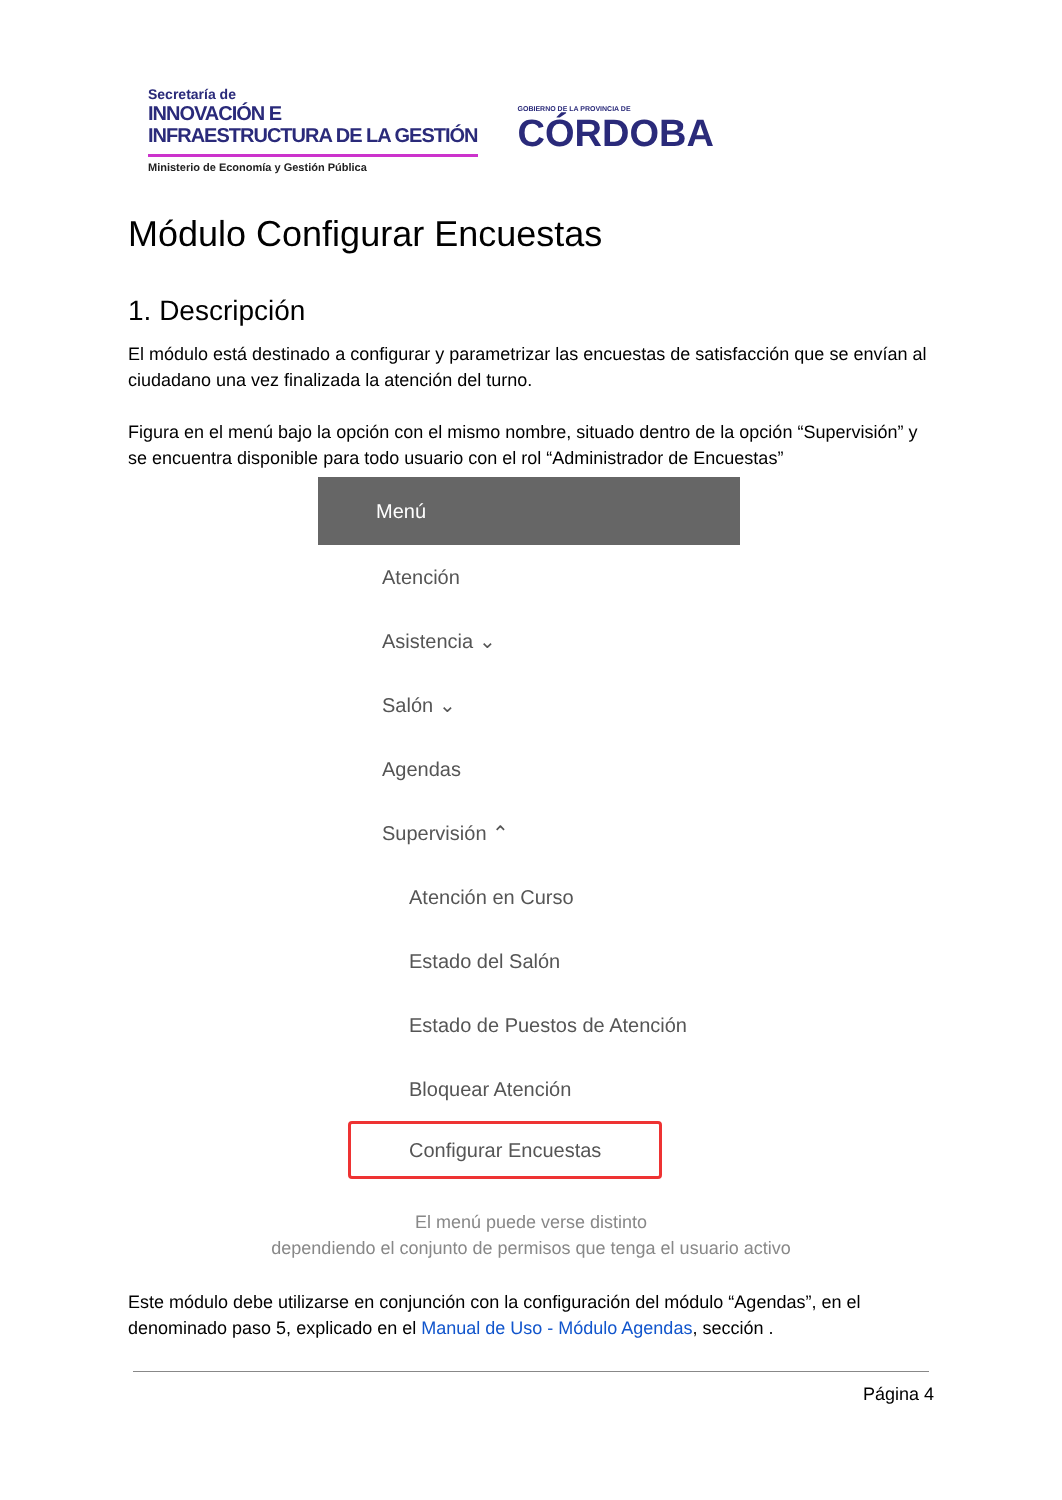Secretaría de
INNOVACIÓN E
INFRAESTRUCTURA DE LA GESTIÓN
Ministerio de Economía y Gestión Pública
GOBIERNO DE LA PROVINCIA DE
CÓRDOBA
Módulo Configurar Encuestas
1. Descripción
El módulo está destinado a configurar y parametrizar las encuestas de satisfacción que se envían al ciudadano una vez finalizada la atención del turno.
Figura en el menú bajo la opción con el mismo nombre, situado dentro de la opción “Supervisión” y se encuentra disponible para todo usuario con el rol “Administrador de Encuestas”
Menú
Atención
Asistencia ⌄
Salón ⌄
Agendas
Supervisión ⌃
Atención en Curso
Estado del Salón
Estado de Puestos de Atención
Bloquear Atención
Configurar Encuestas
El menú puede verse distinto
dependiendo el conjunto de permisos que tenga el usuario activo
Este módulo debe utilizarse en conjunción con la configuración del módulo “Agendas”, en el denominado paso 5, explicado en el Manual de Uso - Módulo Agendas, sección .
Página 4